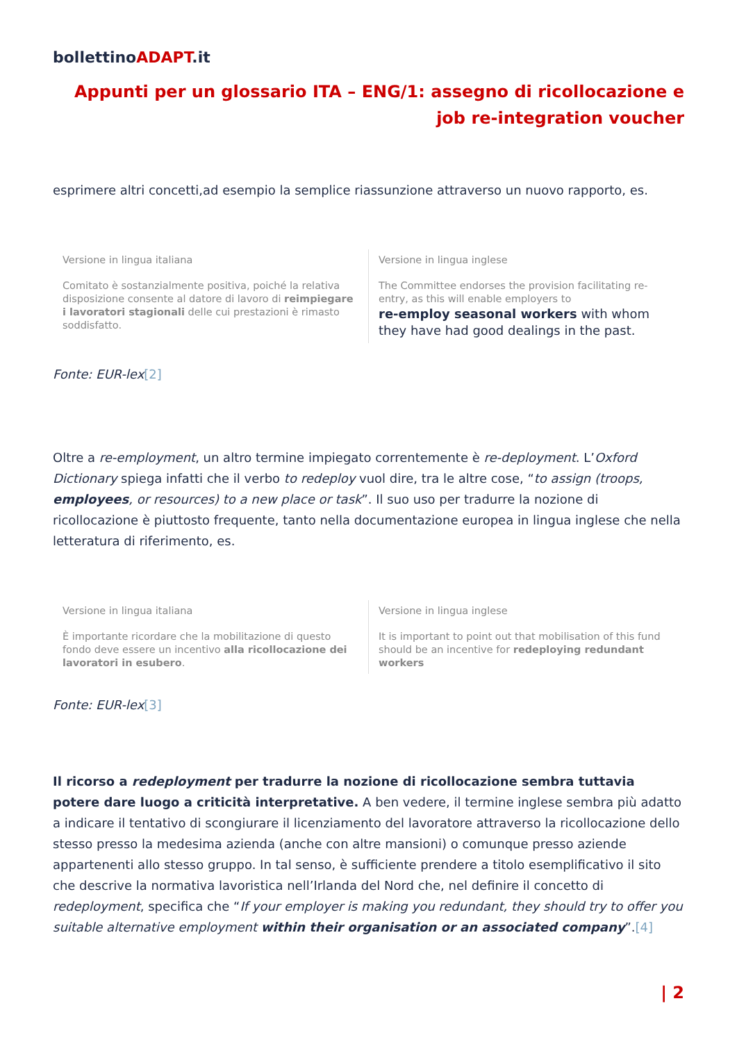bollettinoADAPT.it
Appunti per un glossario ITA – ENG/1: assegno di ricollocazione e job re-integration voucher
esprimere altri concetti,ad esempio la semplice riassunzione attraverso un nuovo rapporto, es.
| Versione in lingua italiana Comitato è sostanzialmente positiva, poiché la relativa disposizione consente al datore di lavoro di reimpiegare i lavoratori stagionali delle cui prestazioni è rimasto soddisfatto. | Versione in lingua inglese The Committee endorses the provision facilitating re-entry, as this will enable employers to re-employ seasonal workers with whom they have had good dealings in the past. |
Fonte: EUR-lex[2]
Oltre a re-employment, un altro termine impiegato correntemente è re-deployment. L’Oxford Dictionary spiega infatti che il verbo to redeploy vuol dire, tra le altre cose, “to assign (troops, employees, or resources) to a new place or task”. Il suo uso per tradurre la nozione di ricollocazione è piuttosto frequente, tanto nella documentazione europea in lingua inglese che nella letteratura di riferimento, es.
| Versione in lingua italiana È importante ricordare che la mobilitazione di questo fondo deve essere un incentivo alla ricollocazione dei lavoratori in esubero . | Versione in lingua inglese It is important to point out that mobilisation of this fund should be an incentive for redeploying redundant workers |
Fonte: EUR-lex[3]
Il ricorso a redeployment per tradurre la nozione di ricollocazione sembra tuttavia potere dare luogo a criticità interpretative. A ben vedere, il termine inglese sembra più adatto a indicare il tentativo di scongiurare il licenziamento del lavoratore attraverso la ricollocazione dello stesso presso la medesima azienda (anche con altre mansioni) o comunque presso aziende appartenenti allo stesso gruppo. In tal senso, è sufficiente prendere a titolo esemplificativo il sito che descrive la normativa lavoristica nell’Irlanda del Nord che, nel definire il concetto di redeployment, specifica che “If your employer is making you redundant, they should try to offer you suitable alternative employment within their organisation or an associated company”.[4]
| 2